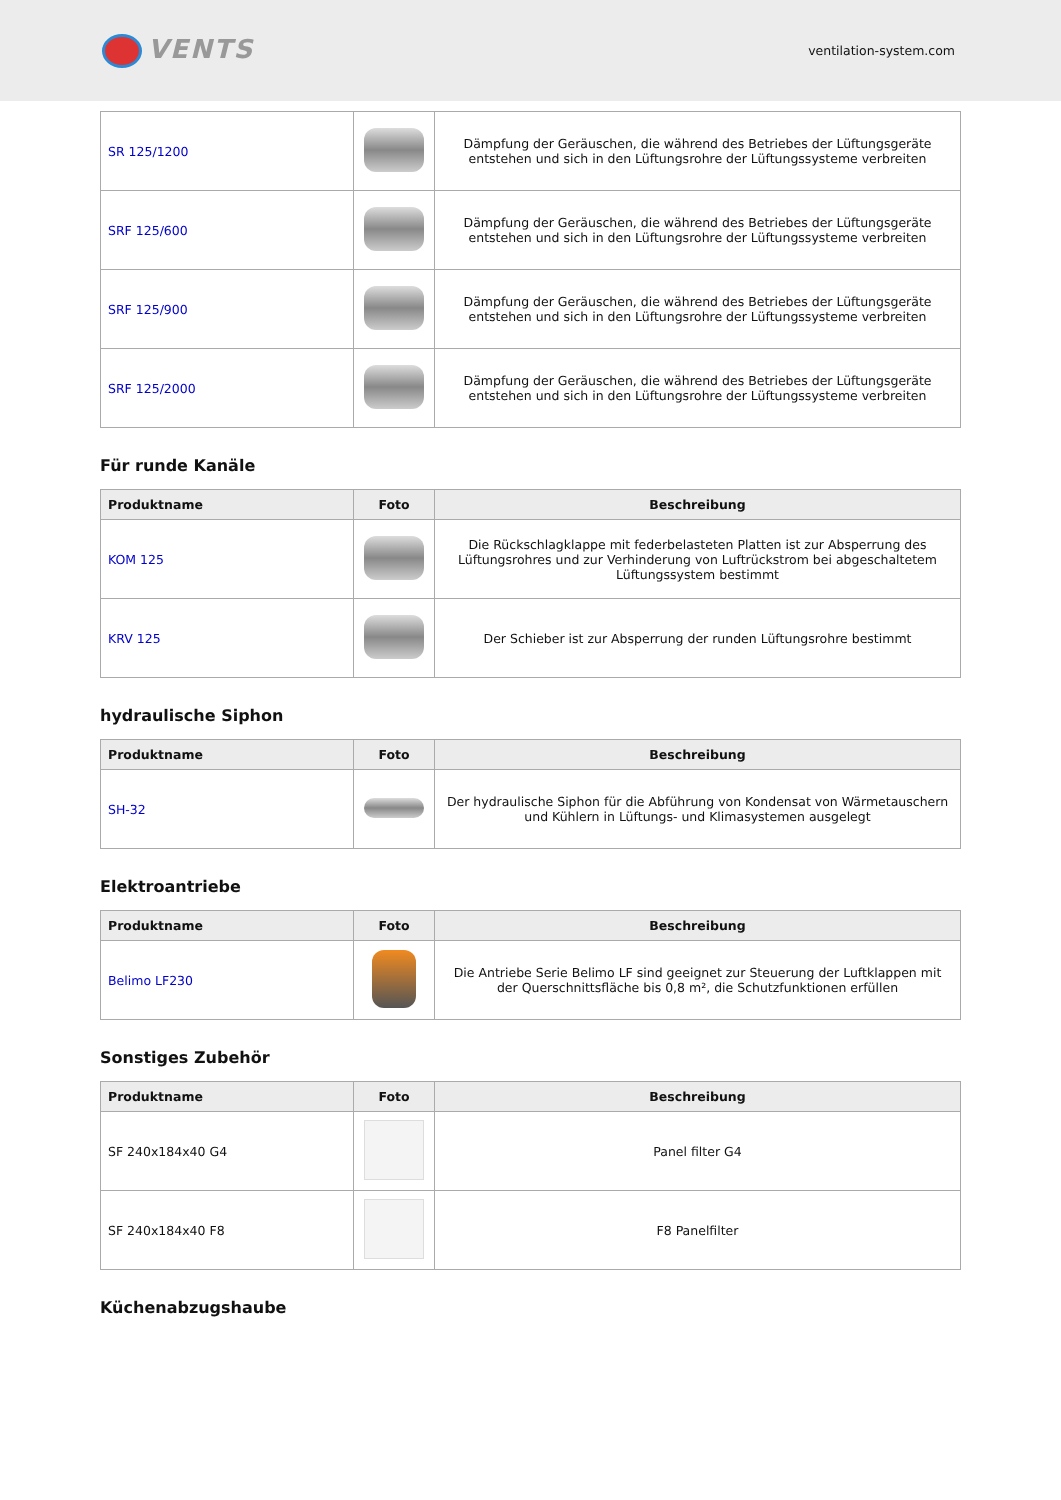VENTS
ventilation-system.com
| SR 125/1200 | | Dämpfung der Geräuschen, die während des Betriebes der Lüftungsgeräte entstehen und sich in den Lüftungsrohre der Lüftungssysteme verbreiten |
| SRF 125/600 | | Dämpfung der Geräuschen, die während des Betriebes der Lüftungsgeräte entstehen und sich in den Lüftungsrohre der Lüftungssysteme verbreiten |
| SRF 125/900 | | Dämpfung der Geräuschen, die während des Betriebes der Lüftungsgeräte entstehen und sich in den Lüftungsrohre der Lüftungssysteme verbreiten |
| SRF 125/2000 | | Dämpfung der Geräuschen, die während des Betriebes der Lüftungsgeräte entstehen und sich in den Lüftungsrohre der Lüftungssysteme verbreiten |
Für runde Kanäle
| Produktname | Foto | Beschreibung |
| --- | --- | --- |
| KOM 125 | | Die Rückschlagklappe mit federbelasteten Platten ist zur Absperrung des Lüftungsrohres und zur Verhinderung von Luftrückstrom bei abgeschaltetem Lüftungssystem bestimmt |
| KRV 125 | | Der Schieber ist zur Absperrung der runden Lüftungsrohre bestimmt |
hydraulische Siphon
| Produktname | Foto | Beschreibung |
| --- | --- | --- |
| SH-32 | | Der hydraulische Siphon für die Abführung von Kondensat von Wärmetauschern und Kühlern in Lüftungs- und Klimasystemen ausgelegt |
Elektroantriebe
| Produktname | Foto | Beschreibung |
| --- | --- | --- |
| Belimo LF230 | | Die Antriebe Serie Belimo LF sind geeignet zur Steuerung der Luftklappen mit der Querschnittsfläche bis 0,8 m², die Schutzfunktionen erfüllen |
Sonstiges Zubehör
| Produktname | Foto | Beschreibung |
| --- | --- | --- |
| SF 240x184x40 G4 | | Panel filter G4 |
| SF 240x184x40 F8 | | F8 Panelfilter |
Küchenabzugshaube